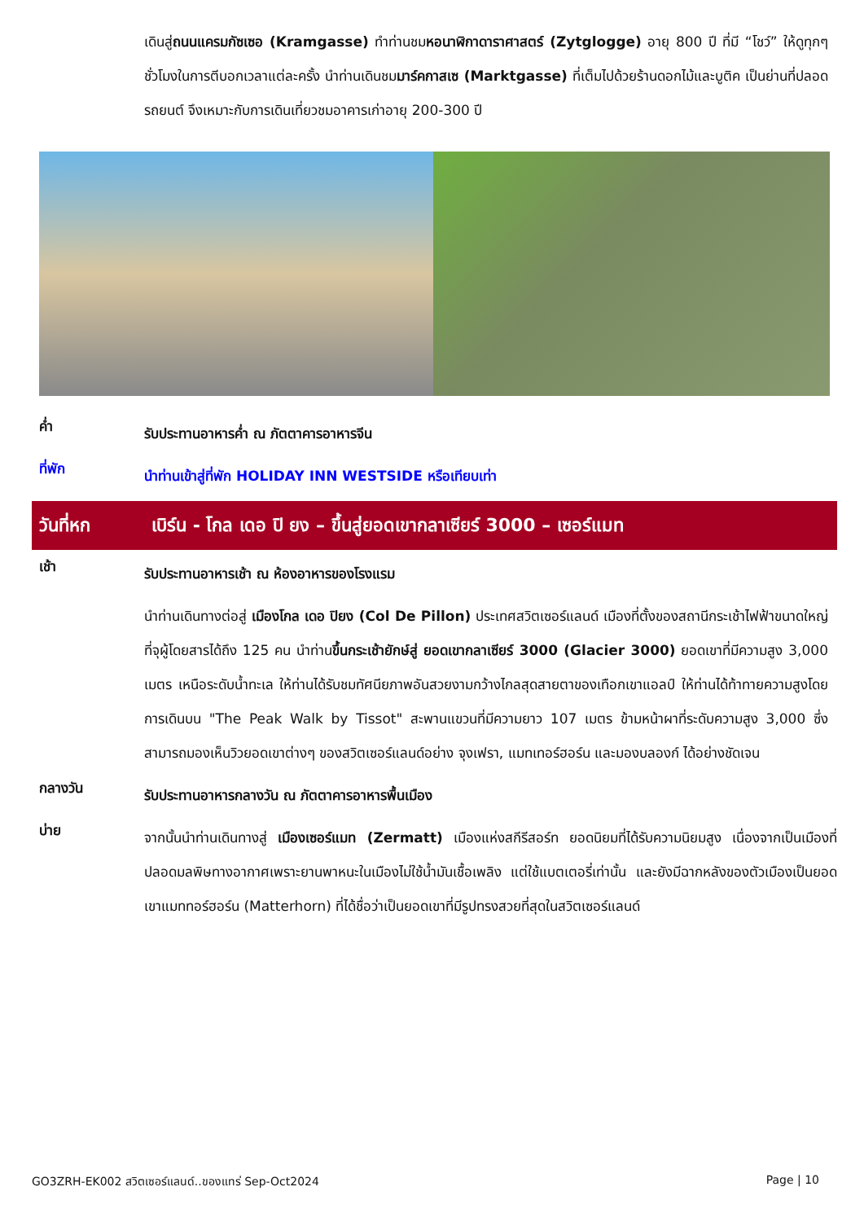เดินสู่ถนนแครมกัซเซอ (Kramgasse) ทำท่านชมหอนาฬิกาดาราศาสตร์ (Zytglogge) อายุ 800 ปี ที่มี “โชว์” ให้ดูทุกๆ ชั่วโมงในการตีบอกเวลาแต่ละครั้ง นำท่านเดินชมมาร์คกาสเซ (Marktgasse) ที่เต็มไปด้วยร้านดอกไม้และบูติค เป็นย่านที่ปลอดรถยนต์ จึงเหมาะกับการเดินเที่ยวชมอาคารเก่าอายุ 200-300 ปี
ค่ำ
รับประทานอาหารค่ำ ณ ภัตตาคารอาหารจีน
ที่พัก
นำท่านเข้าสู่ที่พัก HOLIDAY INN WESTSIDE หรือเทียบเท่า
วันที่หก เบิร์น - โกล เดอ ปิ ยง – ขึ้นสู่ยอดเขากลาเซียร์ 3000 – เซอร์แมท
เช้า
รับประทานอาหารเช้า ณ ห้องอาหารของโรงแรม
นำท่านเดินทางต่อสู่ เมืองโกล เดอ ปิยง (Col De Pillon) ประเทศสวิตเซอร์แลนด์ เมืองที่ตั้งของสถานีกระเช้าไฟฟ้าขนาดใหญ่ที่จุผู้โดยสารได้ถึง 125 คน นำท่านขึ้นกระเช้ายักษ์สู่ ยอดเขากลาเซียร์ 3000 (Glacier 3000) ยอดเขาที่มีความสูง 3,000 เมตร เหนือระดับน้ำทะเล ให้ท่านได้รับชมทัศนียภาพอันสวยงามกว้างไกลสุดสายตาของเทือกเขาแอลป์ ให้ท่านได้ท้าทายความสูงโดยการเดินบน "The Peak Walk by Tissot" สะพานแขวนที่มีความยาว 107 เมตร ข้ามหน้าผาที่ระดับความสูง 3,000 ซึ่งสามารถมองเห็นวิวยอดเขาต่างๆ ของสวิตเซอร์แลนด์อย่าง จุงเฟรา, แมทเทอร์ฮอร์น และมองบลองก์ ได้อย่างชัดเจน
กลางวัน
รับประทานอาหารกลางวัน ณ ภัตตาคารอาหารพื้นเมือง
บ่าย
จากนั้นนำท่านเดินทางสู่ เมืองเซอร์แมท (Zermatt) เมืองแห่งสกีรีสอร์ท ยอดนิยมที่ได้รับความนิยมสูง เนื่องจากเป็นเมืองที่ปลอดมลพิษทางอากาศเพราะยานพาหนะในเมืองไม่ใช้น้ำมันเชื้อเพลิง แต่ใช้แบตเตอรี่เท่านั้น และยังมีฉากหลังของตัวเมืองเป็นยอดเขาแมททอร์ฮอร์น (Matterhorn) ที่ได้ชื่อว่าเป็นยอดเขาที่มีรูปทรงสวยที่สุดในสวิตเซอร์แลนด์
GO3ZRH-EK002 สวิตเซอร์แลนด์..ของแทร่ Sep-Oct2024 Page | 10